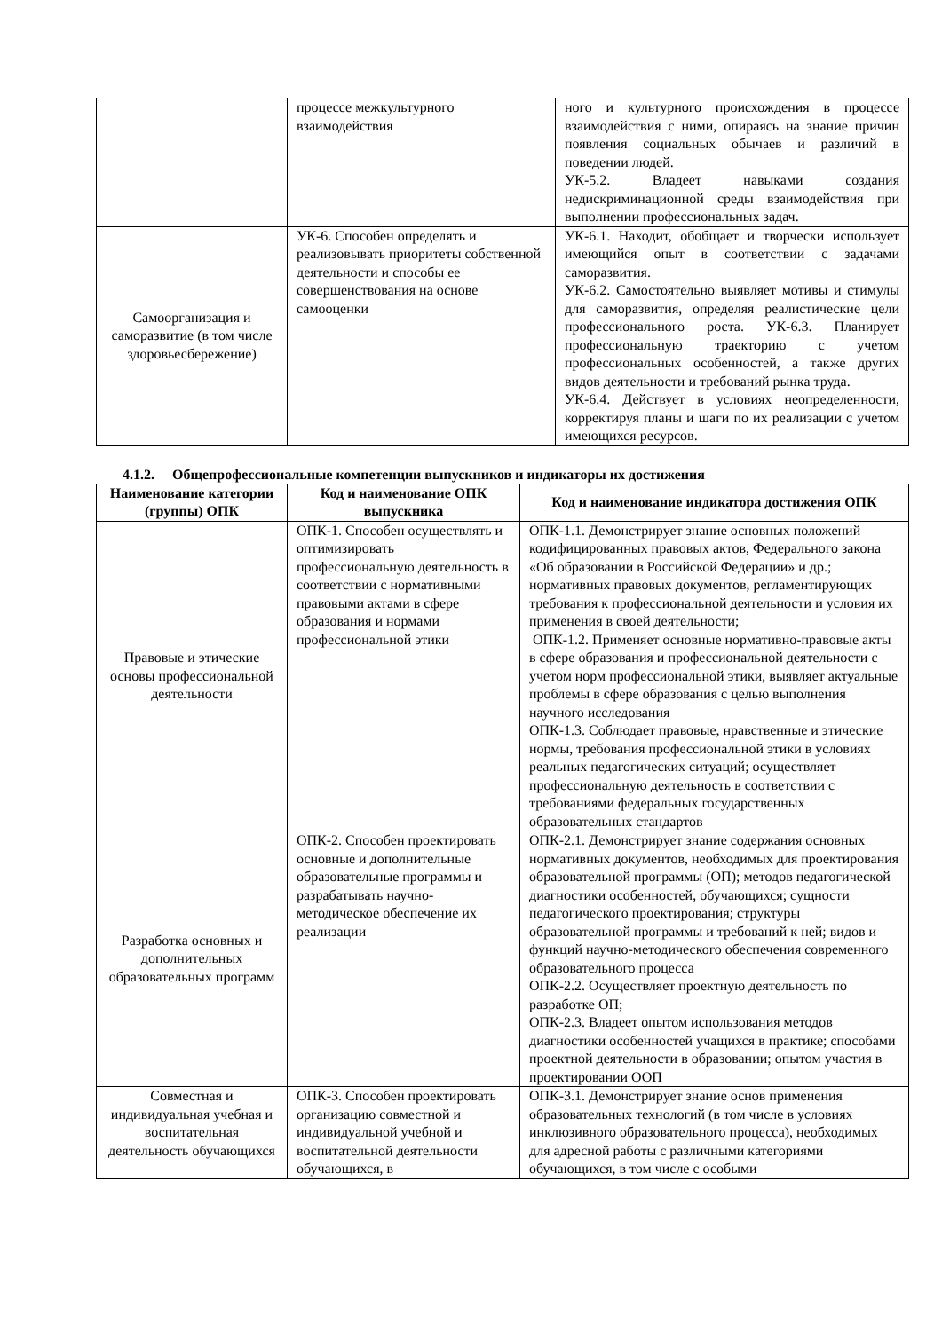| | процессе межкультурного взаимодействия | ного и культурного происхождения в процессе взаимодействия с ними, опираясь на знание причин появления социальных обычаев и различий в поведении людей. УК-5.2. Владеет навыками создания недискриминационной среды взаимодействия при выполнении профессиональных задач. |
| Самоорганизация и саморазвитие (в том числе здоровьесбережение) | УК-6. Способен определять и реализовывать приоритеты собственной деятельности и способы ее совершенствования на основе самооценки | УК-6.1. Находит, обобщает и творчески использует имеющийся опыт в соответствии с задачами саморазвития. УК-6.2. Самостоятельно выявляет мотивы и стимулы для саморазвития, определяя реалистические цели профессионального роста. УК-6.3. Планирует профессиональную траекторию с учетом профессиональных особенностей, а также других видов деятельности и требований рынка труда. УК-6.4. Действует в условиях неопределенности, корректируя планы и шаги по их реализации с учетом имеющихся ресурсов. |
4.1.2. Общепрофессиональные компетенции выпускников и индикаторы их достижения
| Наименование категории (группы) ОПК | Код и наименование ОПК выпускника | Код и наименование индикатора достижения ОПК |
| --- | --- | --- |
| Правовые и этические основы профессиональной деятельности | ОПК-1. Способен осуществлять и оптимизировать профессиональную деятельность в соответствии с нормативными правовыми актами в сфере образования и нормами профессиональной этики | ОПК-1.1. Демонстрирует знание основных положений кодифицированных правовых актов, Федерального закона «Об образовании в Российской Федерации» и др.; нормативных правовых документов, регламентирующих требования к профессиональной деятельности и условия их применения в своей деятельности; ОПК-1.2. Применяет основные нормативно-правовые акты в сфере образования и профессиональной деятельности с учетом норм профессиональной этики, выявляет актуальные проблемы в сфере образования с целью выполнения научного исследования ОПК-1.3. Соблюдает правовые, нравственные и этические нормы, требования профессиональной этики в условиях реальных педагогических ситуаций; осуществляет профессиональную деятельность в соответствии с требованиями федеральных государственных образовательных стандартов |
| Разработка основных и дополнительных образовательных программ | ОПК-2. Способен проектировать основные и дополнительные образовательные программы и разрабатывать научно-методическое обеспечение их реализации | ОПК-2.1. Демонстрирует знание содержания основных нормативных документов, необходимых для проектирования образовательной программы (ОП); методов педагогической диагностики особенностей, обучающихся; сущности педагогического проектирования; структуры образовательной программы и требований к ней; видов и функций научно-методического обеспечения современного образовательного процесса ОПК-2.2. Осуществляет проектную деятельность по разработке ОП; ОПК-2.3. Владеет опытом использования методов диагностики особенностей учащихся в практике; способами проектной деятельности в образовании; опытом участия в проектировании ООП |
| Совместная и индивидуальная учебная и воспитательная деятельность обучающихся | ОПК-3. Способен проектировать организацию совместной и индивидуальной учебной и воспитательной деятельности обучающихся, в | ОПК-3.1. Демонстрирует знание основ применения образовательных технологий (в том числе в условиях инклюзивного образовательного процесса), необходимых для адресной работы с различными категориями обучающихся, в том числе с особыми |